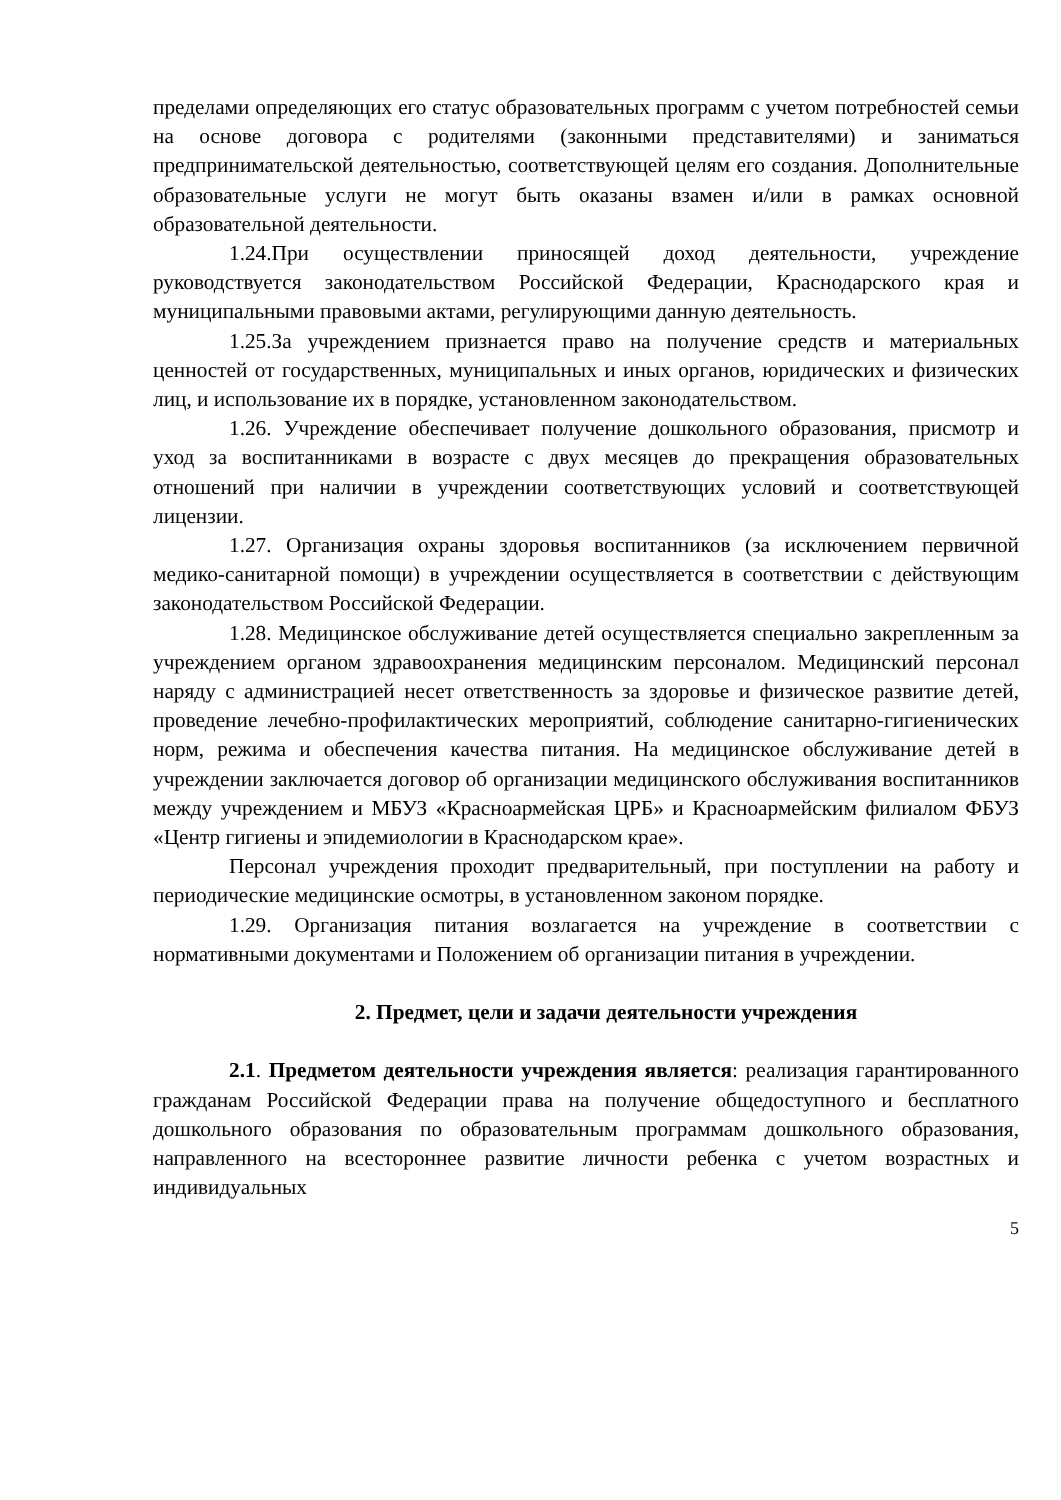пределами определяющих его статус образовательных программ с учетом потребностей семьи на основе договора с родителями (законными представителями) и заниматься предпринимательской деятельностью, соответствующей целям его создания. Дополнительные образовательные услуги не могут быть оказаны взамен и/или в рамках основной образовательной деятельности.
1.24.При осуществлении приносящей доход деятельности, учреждение руководствуется законодательством Российской Федерации, Краснодарского края и муниципальными правовыми актами, регулирующими данную деятельность.
1.25.За учреждением признается право на получение средств и материальных ценностей от государственных, муниципальных и иных органов, юридических и физических лиц, и использование их в порядке, установленном законодательством.
1.26. Учреждение обеспечивает получение дошкольного образования, присмотр и уход за воспитанниками в возрасте с двух месяцев до прекращения образовательных отношений при наличии в учреждении соответствующих условий и соответствующей лицензии.
1.27. Организация охраны здоровья воспитанников (за исключением первичной медико-санитарной помощи) в учреждении осуществляется в соответствии с действующим законодательством Российской Федерации.
1.28. Медицинское обслуживание детей осуществляется специально закрепленным за учреждением органом здравоохранения медицинским персоналом. Медицинский персонал наряду с администрацией несет ответственность за здоровье и физическое развитие детей, проведение лечебно-профилактических мероприятий, соблюдение санитарно-гигиенических норм, режима и обеспечения качества питания. На медицинское обслуживание детей в учреждении заключается договор об организации медицинского обслуживания воспитанников между учреждением и МБУЗ «Красноармейская ЦРБ» и Красноармейским филиалом ФБУЗ «Центр гигиены и эпидемиологии в Краснодарском крае».
Персонал учреждения проходит предварительный, при поступлении на работу и периодические медицинские осмотры, в установленном законом порядке.
1.29. Организация питания возлагается на учреждение в соответствии с нормативными документами и Положением об организации питания в учреждении.
2. Предмет, цели и задачи деятельности учреждения
2.1. Предметом деятельности учреждения является: реализация гарантированного гражданам Российской Федерации права на получение общедоступного и бесплатного дошкольного образования по образовательным программам дошкольного образования, направленного на всестороннее развитие личности ребенка с учетом возрастных и индивидуальных
5